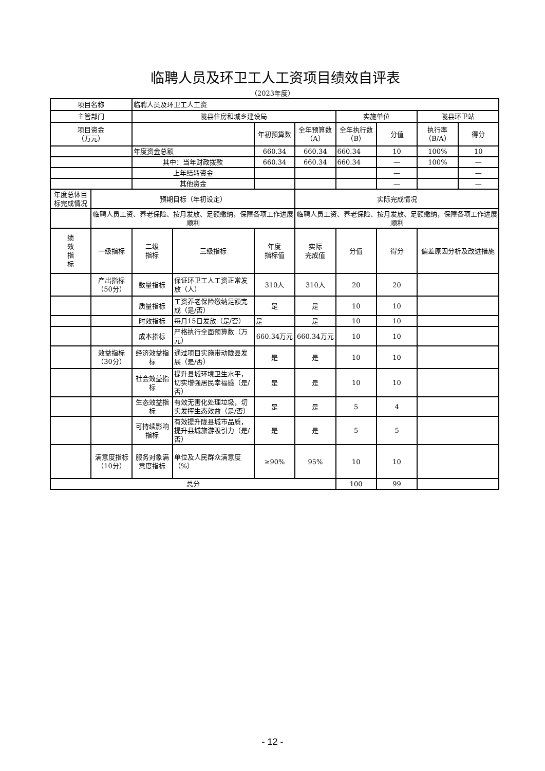临聘人员及环卫工人工资项目绩效自评表
（2023年度）
| 项目名称 | | 临聘人员及环卫工人工资 | | | | | | | |
| 主管部门 | | 陇县住房和城乡建设局 | | | | 实施单位 | | 陇县环卫站 | |
| 项目资金 （万元） | | | | 年初预算数 | 全年预算数（A） | 全年执行数（B） | 分值 | 执行率（B/A） | 得分 |
| | | 年度资金总额 | | 660.34 | 660.34 | 660.34 | 10 | 100% | 10 |
| | | 其中：当年财政拨款 | | 660.34 | 660.34 | 660.34 | — | 100% | — |
| | | 上年结转资金 | | | | | — | | — |
| | | 其他资金 | | | | | — | | — |
| 年度总体目标完成情况 | 预期目标（年初设定） | | | | 实际完成情况 | | | | |
| | 临聘人员工资、养老保险、按月发放、足额缴纳，保障各项工作进展顺利 | | | | 临聘人员工资、养老保险、按月发放、足额缴纳，保障各项工作进展顺利 | | | | |
| 绩 效 指 标 | 一级指标 | 二级 指标 | 三级指标 | 年度 指标值 | 实际 完成值 | 分值 | 得分 | 偏差原因分析及改进措施 | |
| | 产出指标（50分） | 数量指标 | 保证环卫工人工资正常发放（人） | 310人 | 310人 | 20 | 20 | | |
| | | 质量指标 | 工资养老保险缴纳足额完成（是/否） | 是 | 是 | 10 | 10 | | |
| | | 时效指标 | 每月15日发放（是/否） | 是 | 是 | 10 | 10 | | |
| | | 成本指标 | 严格执行全面预算数（万元） | 660.34万元 | 660.34万元 | 10 | 10 | | |
| | 效益指标（30分） | 经济效益指标 | 通过项目实施带动陇县发展（是/否） | 是 | 是 | 10 | 10 | | |
| | | 社会效益指标 | 提升县城环境卫生水平，切实增强居民幸福感（是/否） | 是 | 是 | 10 | 10 | | |
| | | 生态效益指标 | 有效无害化处理垃圾，切实发挥生态效益（是/否） | 是 | 是 | 5 | 4 | | |
| | | 可持续影响指标 | 有效提升陇县城市品质，提升县城旅游吸引力（是/否） | 是 | 是 | 5 | 5 | | |
| | 满意度指标（10分） | 服务对象满意度指标 | 单位及人民群众满意度（%） | ≥90% | 95% | 10 | 10 | | |
| 总分 | | | | | | 100 | 99 | | |
- 12 -